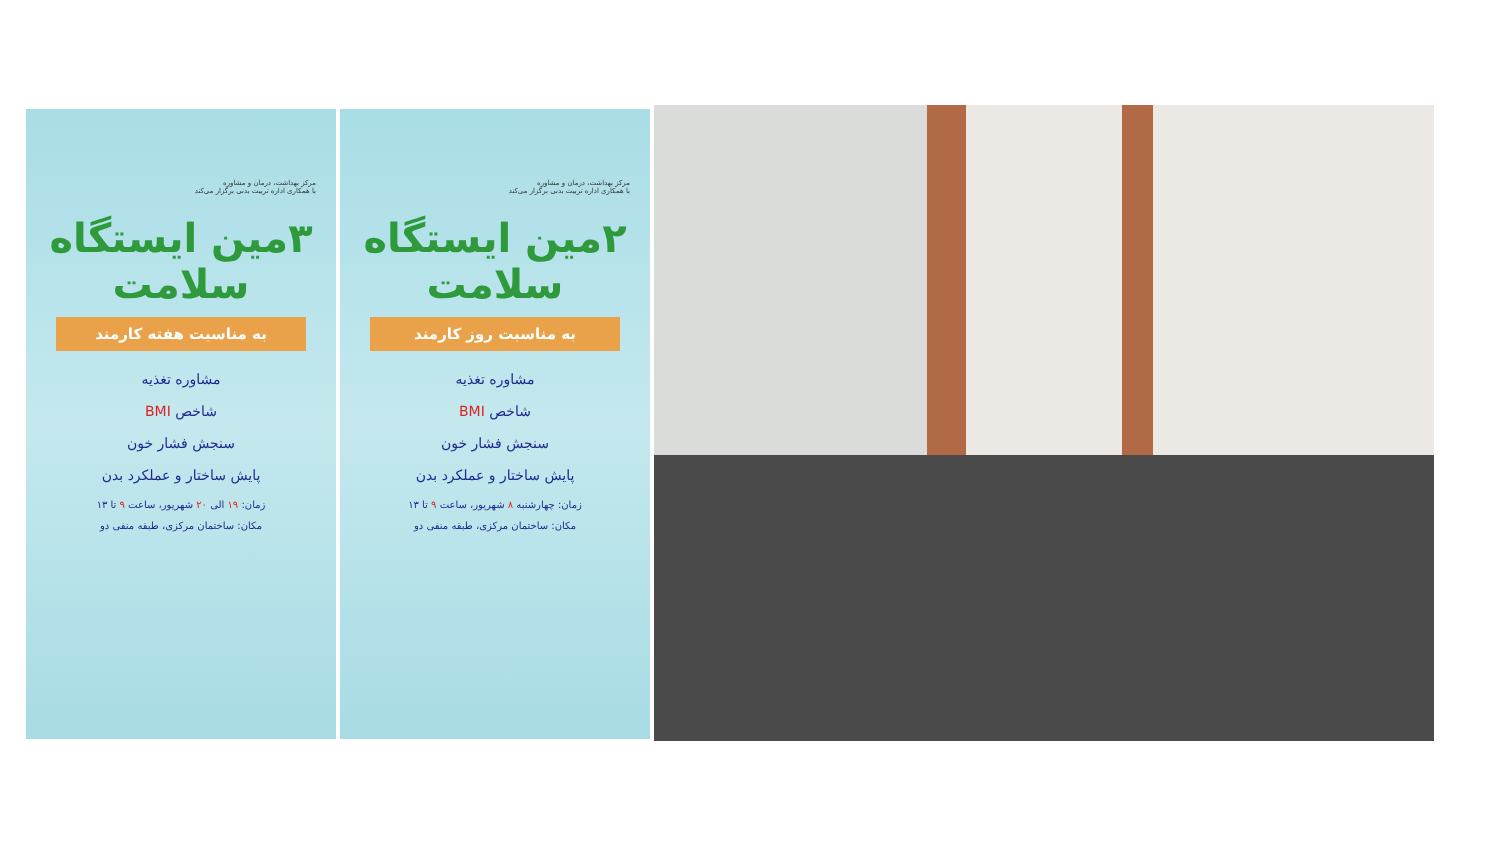مرکز بهداشت، درمان و مشاوره
با همکاری اداره تربیت بدنی برگزار می‌کند
۳مین ایستگاه سلامت
به مناسبت هفته کارمند
مشاوره تغذیه
شاخص BMI
سنجش فشار خون
پایش ساختار و عملکرد بدن
زمان: ۱۹ الی ۲۰ شهریور، ساعت ۹ تا ۱۳
مکان: ساختمان مرکزی، طبقه منفی دو
مرکز بهداشت، درمان و مشاوره
با همکاری اداره تربیت بدنی برگزار می‌کند
۲مین ایستگاه سلامت
به مناسبت روز کارمند
مشاوره تغذیه
شاخص BMI
سنجش فشار خون
پایش ساختار و عملکرد بدن
زمان: چهارشنبه ۸ شهریور، ساعت ۹ تا ۱۳
مکان: ساختمان مرکزی، طبقه منفی دو